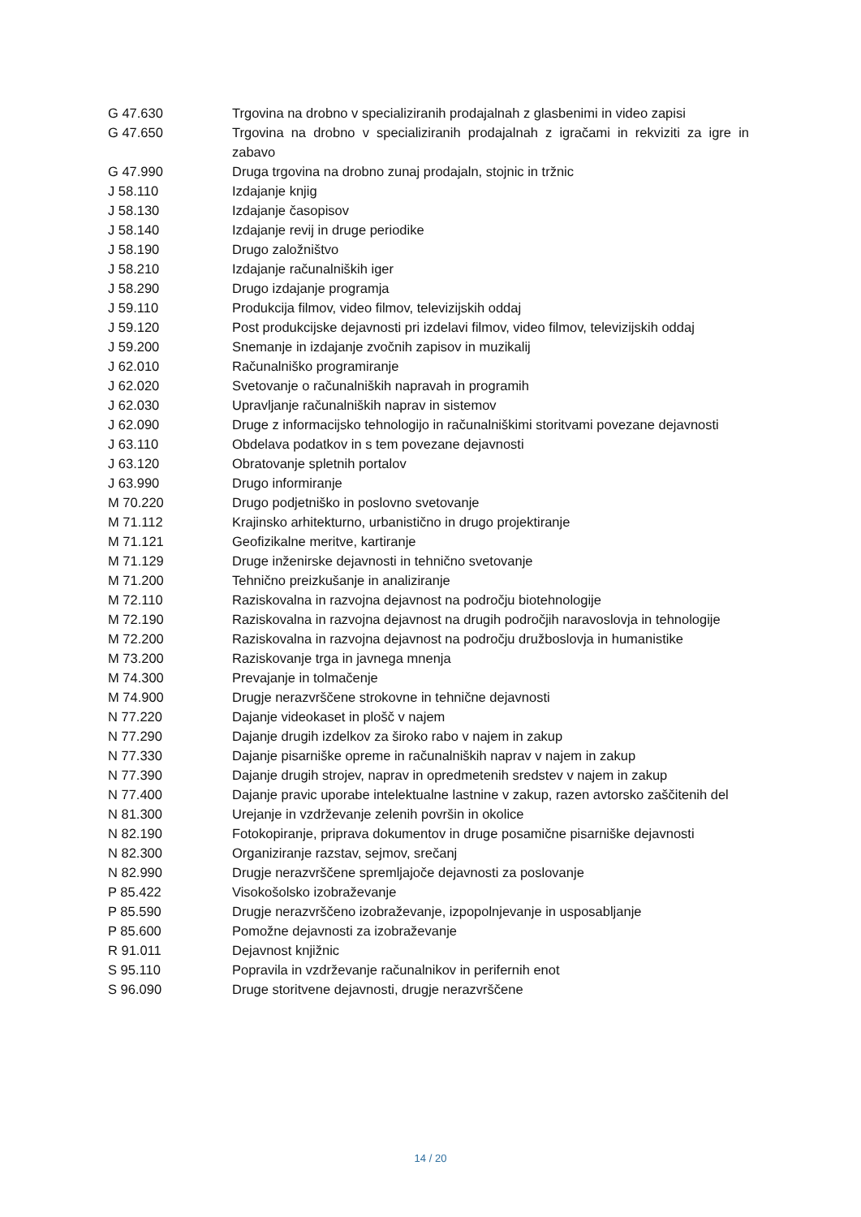| G 47.630 | Trgovina na drobno v specializiranih prodajalnah z glasbenimi in video zapisi |
| G 47.650 | Trgovina na drobno v specializiranih prodajalnah z igračami in rekviziti za igre in zabavo |
| G 47.990 | Druga trgovina na drobno zunaj prodajaln, stojnic in tržnic |
| J 58.110 | Izdajanje knjig |
| J 58.130 | Izdajanje časopisov |
| J 58.140 | Izdajanje revij in druge periodike |
| J 58.190 | Drugo založništvo |
| J 58.210 | Izdajanje računalniških iger |
| J 58.290 | Drugo izdajanje programja |
| J 59.110 | Produkcija filmov, video filmov, televizijskih oddaj |
| J 59.120 | Post produkcijske dejavnosti pri izdelavi filmov, video filmov, televizijskih oddaj |
| J 59.200 | Snemanje in izdajanje zvočnih zapisov in muzikalij |
| J 62.010 | Računalniško programiranje |
| J 62.020 | Svetovanje o računalniških napravah in programih |
| J 62.030 | Upravljanje računalniških naprav in sistemov |
| J 62.090 | Druge z informacijsko tehnologijo in računalniškimi storitvami povezane dejavnosti |
| J 63.110 | Obdelava podatkov in s tem povezane dejavnosti |
| J 63.120 | Obratovanje spletnih portalov |
| J 63.990 | Drugo informiranje |
| M 70.220 | Drugo podjetniško in poslovno svetovanje |
| M 71.112 | Krajinsko arhitekturno, urbanistično in drugo projektiranje |
| M 71.121 | Geofizikalne meritve, kartiranje |
| M 71.129 | Druge inženirske dejavnosti in tehnično svetovanje |
| M 71.200 | Tehnično preizkušanje in analiziranje |
| M 72.110 | Raziskovalna in razvojna dejavnost na področju biotehnologije |
| M 72.190 | Raziskovalna in razvojna dejavnost na drugih področjih naravoslovja in tehnologije |
| M 72.200 | Raziskovalna in razvojna dejavnost na področju družboslovja in humanistike |
| M 73.200 | Raziskovanje trga in javnega mnenja |
| M 74.300 | Prevajanje in tolmačenje |
| M 74.900 | Drugje nerazvrščene strokovne in tehnične dejavnosti |
| N 77.220 | Dajanje videokaset in plošč v najem |
| N 77.290 | Dajanje drugih izdelkov za široko rabo v najem in zakup |
| N 77.330 | Dajanje pisarniške opreme in računalniških naprav v najem in zakup |
| N 77.390 | Dajanje drugih strojev, naprav in opredmetenih sredstev v najem in zakup |
| N 77.400 | Dajanje pravic uporabe intelektualne lastnine v zakup, razen avtorsko zaščitenih del |
| N 81.300 | Urejanje in vzdrževanje zelenih površin in okolice |
| N 82.190 | Fotokopiranje, priprava dokumentov in druge posamične pisarniške dejavnosti |
| N 82.300 | Organiziranje razstav, sejmov, srečanj |
| N 82.990 | Drugje nerazvrščene spremljajoče dejavnosti za poslovanje |
| P 85.422 | Visokošolsko izobraževanje |
| P 85.590 | Drugje nerazvrščeno izobraževanje, izpopolnjevanje in usposabljanje |
| P 85.600 | Pomožne dejavnosti za izobraževanje |
| R 91.011 | Dejavnost knjižnic |
| S 95.110 | Popravila in vzdrževanje računalnikov in perifernih enot |
| S 96.090 | Druge storitvene dejavnosti, drugje nerazvrščene |
14 / 20